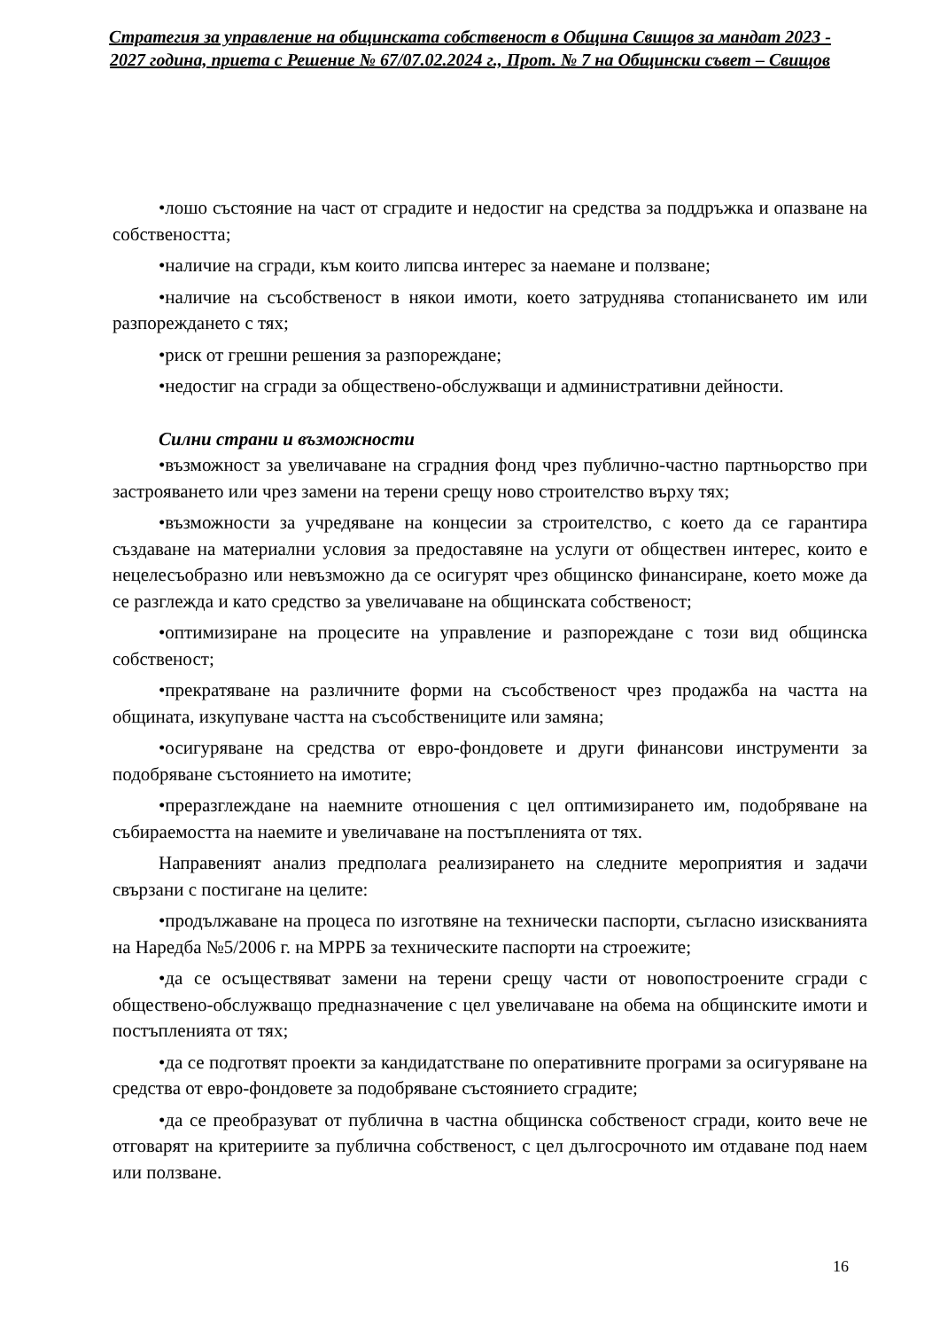Стратегия за управление на общинската собственост в Община Свищов за мандат 2023 - 2027 година, приета с Решение № 67/07.02.2024 г., Прот. № 7 на Общински съвет – Свищов
•лошо състояние на част от сградите и недостиг на средства за поддръжка и опазване на собствеността;
•наличие на сгради, към които липсва интерес за наемане и ползване;
•наличие на съсобственост в някои имоти, което затруднява стопанисването им или разпореждането с тях;
•риск от грешни решения за разпореждане;
•недостиг на сгради за обществено-обслужващи и административни дейности.
Силни страни и възможности
•възможност за увеличаване на сградния фонд чрез публично-частно партньорство при застрояването или чрез замени на терени срещу ново строителство върху тях;
•възможности за учредяване на концесии за строителство, с което да се гарантира създаване на материални условия за предоставяне на услуги от обществен интерес, които е нецелесъобразно или невъзможно да се осигурят чрез общинско финансиране, което може да се разглежда и като средство за увеличаване на общинската собственост;
•оптимизиране на процесите на управление и разпореждане с този вид общинска собственост;
•прекратяване на различните форми на съсобственост чрез продажба на частта на общината, изкупуване частта на съсобствениците или замяна;
•осигуряване на средства от евро-фондовете и други финансови инструменти за подобряване състоянието на имотите;
•преразглеждане на наемните отношения с цел оптимизирането им, подобряване на събираемостта на наемите и увеличаване на постъпленията от тях.
Направеният анализ предполага реализирането на следните мероприятия и задачи свързани с постигане на целите:
•продължаване на процеса по изготвяне на технически паспорти, съгласно изискванията на Наредба №5/2006 г. на МРРБ за техническите паспорти на строежите;
•да се осъществяват замени на терени срещу части от новопостроените сгради с обществено-обслужващо предназначение с цел увеличаване на обема на общинските имоти и постъпленията от тях;
•да се подготвят проекти за кандидатстване по оперативните програми за осигуряване на средства от евро-фондовете за подобряване състоянието сградите;
•да се преобразуват от публична в частна общинска собственост сгради, които вече не отговарят на критериите за публична собственост, с цел дългосрочното им отдаване под наем или ползване.
16